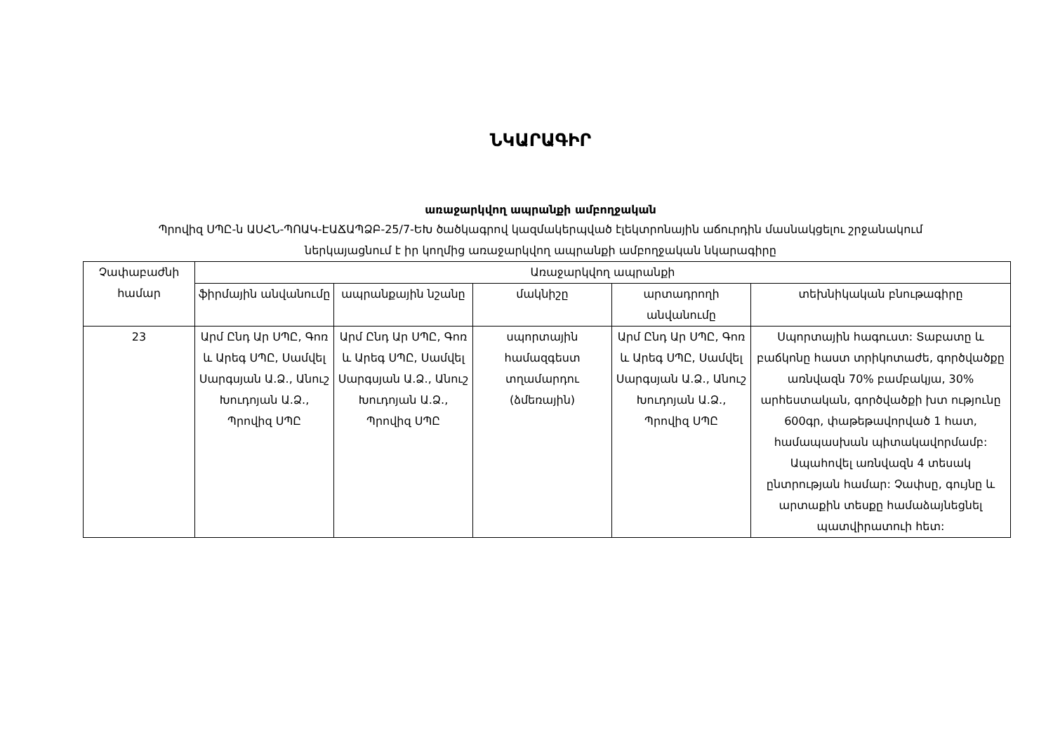ՆԿԱՐԱԳԻՐ
առաջարկվող ապրանքի ամբողջական
Պրովիզ ՍՊԸ-ն ԱՍՀՆ-ՊՈԱԿ-ԷԱՃԱՊՁԲ-25/7-ԵԽ ծածկագրով կազմակերպված էլեկտրոնային աճուրդին մասնակցելու շրջանակում
ներկայացնում է իր կողմից առաջարկվող ապրանքի ամբողջական նկարագիրը
| Չափաբաժնի համար | Առաջարկվող ապրանքի | | | | |
| --- | --- | --- | --- | --- | --- |
| | ֆիրմային անվանումը | ապրանքային նշանը | մակնիշը | արտադրողի անվանումը | տեխնիկական բնութագիրը |
| 23 | Արմ Ընդ Ար ՍՊԸ, Գոռ և Արեգ ՍՊԸ, Սամվել Սարգսյան Ա.Ձ., Անուշ Խուդոյան Ա.Ձ., Պրովիզ ՍՊԸ | Արմ Ընդ Ար ՍՊԸ, Գոռ և Արեգ ՍՊԸ, Սամվել Սարգսյան Ա.Ձ., Անուշ Խուդոյան Ա.Ձ., Պրովիզ ՍՊԸ | սպորտային համազգեստ տղամարդու (ձմեռային) | Արմ Ընդ Ար ՍՊԸ, Գոռ և Արեգ ՍՊԸ, Սամվել Սարգսյան Ա.Ձ., Անուշ Խուդոյան Ա.Ձ., Պրովիզ ՍՊԸ | Սպորտային հագուստ: Տաբատը և բաճկոնը հաստ տրիկոտաժե, գործվածքը առնվազն 70% բամբակյա, 30% արհեստական, գործվածքի խտ ությունը 600գր, փաթեթավորված 1 հատ, համապասխան պիտակավորմամբ: Ապահովել առնվազն 4 տեսակ ընտրության համար: Չափսը, գույնը և արտաքին տեսքը համաձայնեցնել պատվիրատուի հետ: |